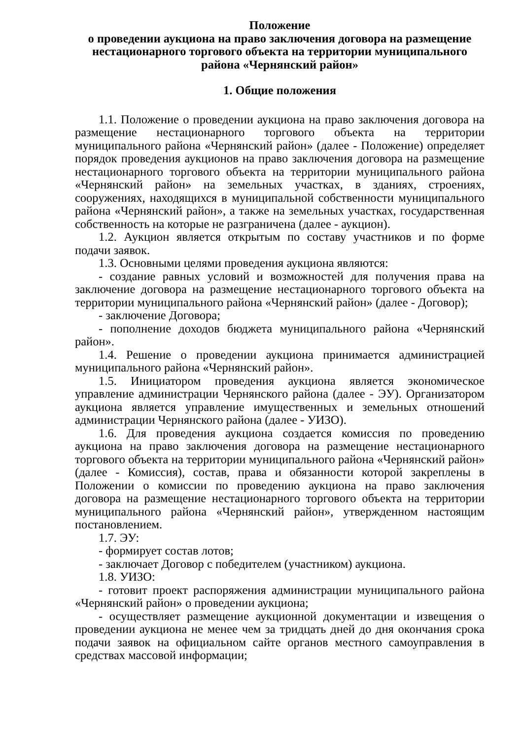Положение
о проведении аукциона на право заключения договора на размещение нестационарного торгового объекта на территории муниципального района «Чернянский район»
1. Общие положения
1.1. Положение о проведении аукциона на право заключения договора на размещение нестационарного торгового объекта на территории муниципального района «Чернянский район» (далее - Положение) определяет порядок проведения аукционов на право заключения договора на размещение нестационарного торгового объекта на территории муниципального района «Чернянский район» на земельных участках, в зданиях, строениях, сооружениях, находящихся в муниципальной собственности муниципального района «Чернянский район», а также на земельных участках, государственная собственность на которые не разграничена (далее - аукцион).
1.2. Аукцион является открытым по составу участников и по форме подачи заявок.
1.3. Основными целями проведения аукциона являются:
- создание равных условий и возможностей для получения права на заключение договора на размещение нестационарного торгового объекта на территории муниципального района «Чернянский район» (далее - Договор);
- заключение Договора;
- пополнение доходов бюджета муниципального района «Чернянский район».
1.4. Решение о проведении аукциона принимается администрацией муниципального района «Чернянский район».
1.5. Инициатором проведения аукциона является экономическое управление администрации Чернянского района (далее - ЭУ). Организатором аукциона является управление имущественных и земельных отношений администрации Чернянского района (далее - УИЗО).
1.6. Для проведения аукциона создается комиссия по проведению аукциона на право заключения договора на размещение нестационарного торгового объекта на территории муниципального района «Чернянский район» (далее - Комиссия), состав, права и обязанности которой закреплены в Положении о комиссии по проведению аукциона на право заключения договора на размещение нестационарного торгового объекта на территории муниципального района «Чернянский район», утвержденном настоящим постановлением.
1.7. ЭУ:
- формирует состав лотов;
- заключает Договор с победителем (участником) аукциона.
1.8. УИЗО:
- готовит проект распоряжения администрации муниципального района «Чернянский район» о проведении аукциона;
- осуществляет размещение аукционной документации и извещения о проведении аукциона не менее чем за тридцать дней до дня окончания срока подачи заявок на официальном сайте органов местного самоуправления в средствах массовой информации;